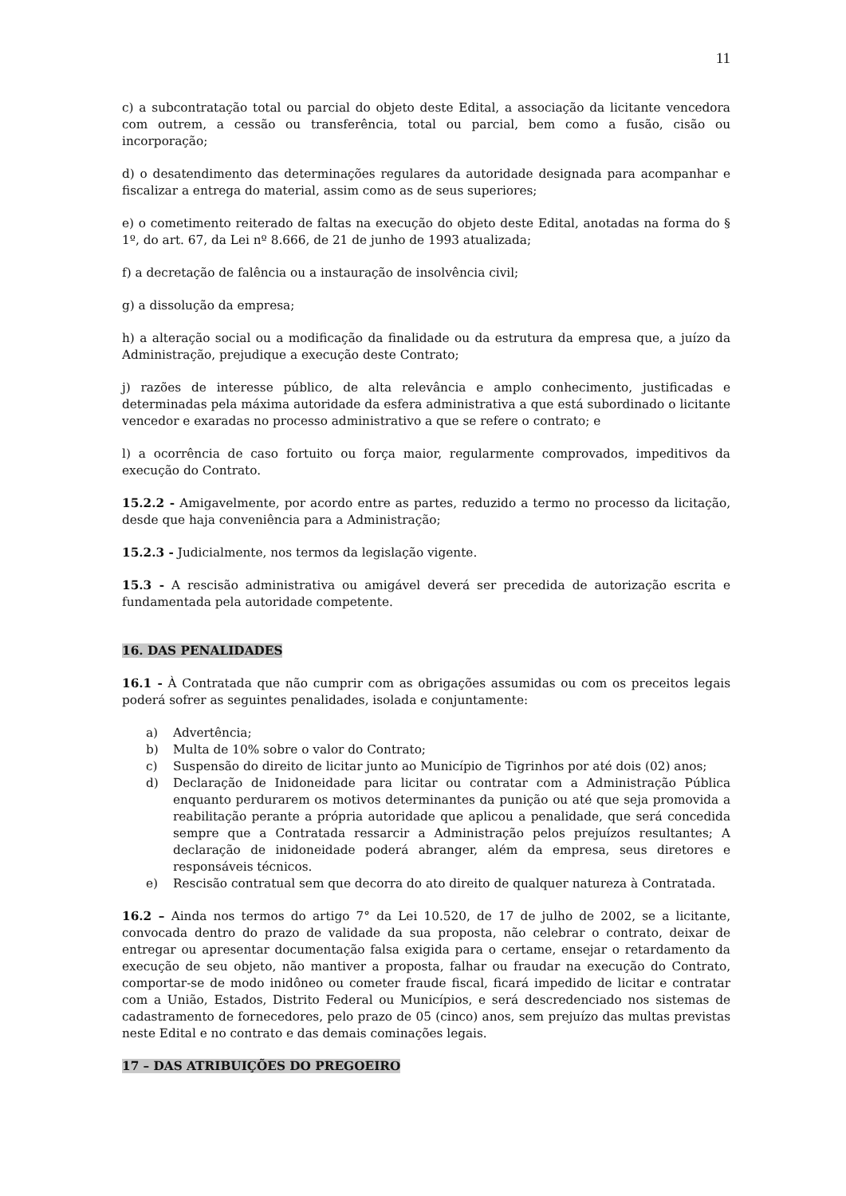11
c) a subcontratação total ou parcial do objeto deste Edital, a associação da licitante vencedora com outrem, a cessão ou transferência, total ou parcial, bem como a fusão, cisão ou incorporação;
d) o desatendimento das determinações regulares da autoridade designada para acompanhar e fiscalizar a entrega do material, assim como as de seus superiores;
e) o cometimento reiterado de faltas na execução do objeto deste Edital, anotadas na forma do § 1º, do art. 67, da Lei nº 8.666, de 21 de junho de 1993 atualizada;
f) a decretação de falência ou a instauração de insolvência civil;
g) a dissolução da empresa;
h) a alteração social ou a modificação da finalidade ou da estrutura da empresa que, a juízo da Administração, prejudique a execução deste Contrato;
j) razões de interesse público, de alta relevância e amplo conhecimento, justificadas e determinadas pela máxima autoridade da esfera administrativa a que está subordinado o licitante vencedor e exaradas no processo administrativo a que se refere o contrato; e
l) a ocorrência de caso fortuito ou força maior, regularmente comprovados, impeditivos da execução do Contrato.
15.2.2 - Amigavelmente, por acordo entre as partes, reduzido a termo no processo da licitação, desde que haja conveniência para a Administração;
15.2.3 - Judicialmente, nos termos da legislação vigente.
15.3 - A rescisão administrativa ou amigável deverá ser precedida de autorização escrita e fundamentada pela autoridade competente.
16. DAS PENALIDADES
16.1 - À Contratada que não cumprir com as obrigações assumidas ou com os preceitos legais poderá sofrer as seguintes penalidades, isolada e conjuntamente:
a) Advertência;
b) Multa de 10% sobre o valor do Contrato;
c) Suspensão do direito de licitar junto ao Município de Tigrinhos por até dois (02) anos;
d) Declaração de Inidoneidade para licitar ou contratar com a Administração Pública enquanto perdurarem os motivos determinantes da punição ou até que seja promovida a reabilitação perante a própria autoridade que aplicou a penalidade, que será concedida sempre que a Contratada ressarcir a Administração pelos prejuízos resultantes; A declaração de inidoneidade poderá abranger, além da empresa, seus diretores e responsáveis técnicos.
e) Rescisão contratual sem que decorra do ato direito de qualquer natureza à Contratada.
16.2 – Ainda nos termos do artigo 7° da Lei 10.520, de 17 de julho de 2002, se a licitante, convocada dentro do prazo de validade da sua proposta, não celebrar o contrato, deixar de entregar ou apresentar documentação falsa exigida para o certame, ensejar o retardamento da execução de seu objeto, não mantiver a proposta, falhar ou fraudar na execução do Contrato, comportar-se de modo inidôneo ou cometer fraude fiscal, ficará impedido de licitar e contratar com a União, Estados, Distrito Federal ou Municípios, e será descredenciado nos sistemas de cadastramento de fornecedores, pelo prazo de 05 (cinco) anos, sem prejuízo das multas previstas neste Edital e no contrato e das demais cominações legais.
17 – DAS ATRIBUIÇÕES DO PREGOEIRO